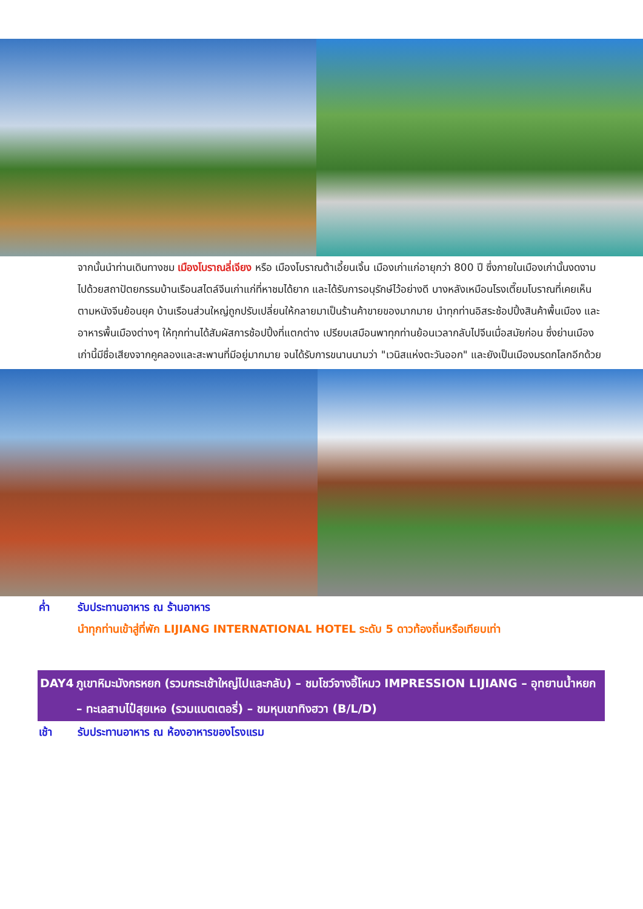จากนั้นนำท่านเดินทางชม เมืองโบราณลี่เจียง หรือ เมืองโบราณต้าเอี้ยนเจิ้น เมืองเก่าแก่อายุกว่า 800 ปี ซึ่งภายในเมืองเก่านั้นงดงามไปด้วยสถาปัตยกรรมบ้านเรือนสไตล์จีนเก่าแก่ที่หาชมได้ยาก และได้รับการอนุรักษ์ไว้อย่างดี บางหลังเหมือนโรงเตี๊ยมโบราณที่เคยเห็นตามหนังจีนย้อนยุค บ้านเรือนส่วนใหญ่ถูกปรับเปลี่ยนให้กลายมาเป็นร้านค้าขายของมากมาย นำทุกท่านอิสระช้อปปิ้งสินค้าพื้นเมือง และอาหารพื้นเมืองต่างๆ ให้ทุกท่านได้สัมผัสการช้อปปิ้งที่แตกต่าง เปรียบเสมือนพาทุกท่านย้อนเวลากลับไปจีนเมื่อสมัยก่อน ซึ่งย่านเมืองเก่านี้มีชื่อเสียงจากคูคลองและสะพานที่มีอยู่มากมาย จนได้รับการขนานนามว่า "เวนิสแห่งตะวันออก" และยังเป็นเมืองมรดกโลกอีกด้วย
ค่ำ รับประทานอาหาร ณ ร้านอาหาร
นำทุกท่านเข้าสู่ที่พัก LIJIANG INTERNATIONAL HOTEL ระดับ 5 ดาวท้องถิ่นหรือเทียบเท่า
DAY4 ภูเขาหิมะมังกรหยก (รวมกระเช้าใหญ่ไปและกลับ) – ชมโชว์จางอี้โหมว IMPRESSION LIJIANG – อุทยานน้ำหยก – ทะเลสาบไป๋สุยเหอ (รวมแบตเตอรี่) – ชมหุบเขาทิงฮวา (B/L/D)
เช้า รับประทานอาหาร ณ ห้องอาหารของโรงแรม